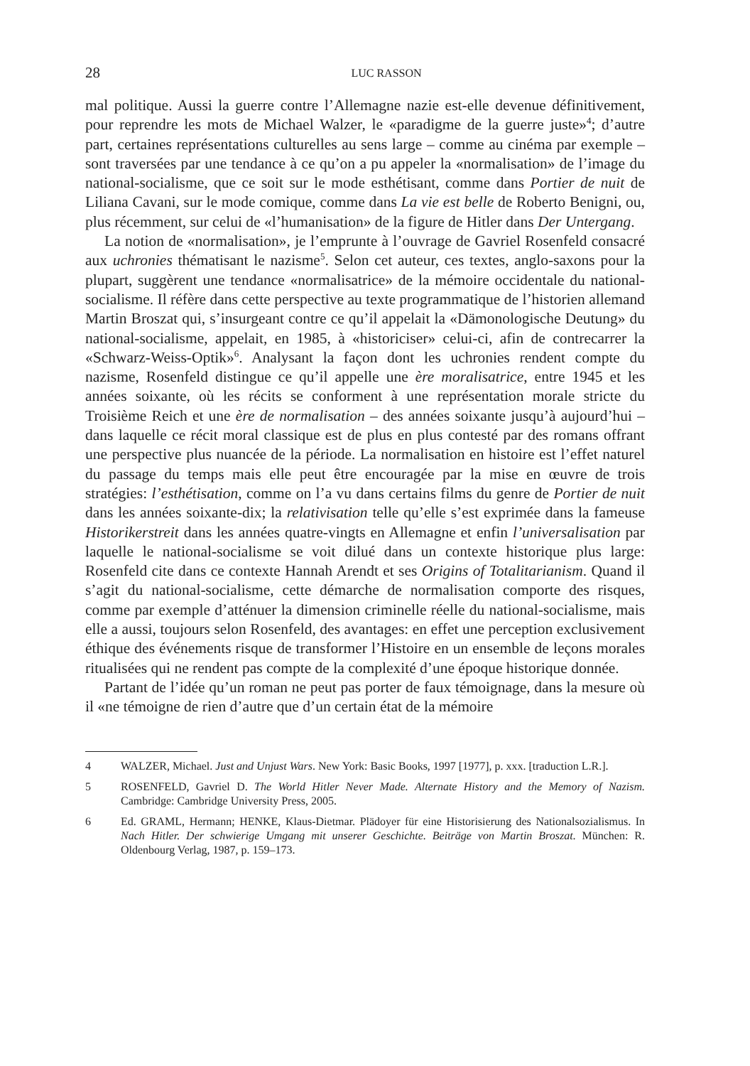28 LUC RASSON
mal politique. Aussi la guerre contre l’Allemagne nazie est-elle devenue définitivement, pour reprendre les mots de Michael Walzer, le «paradigme de la guerre juste»<sup>4</sup>; d’autre part, certaines représentations culturelles au sens large – comme au cinéma par exemple – sont traversées par une tendance à ce qu’on a pu appeler la «normalisation» de l’image du national-socialisme, que ce soit sur le mode esthétisant, comme dans Portier de nuit de Liliana Cavani, sur le mode comique, comme dans La vie est belle de Roberto Benigni, ou, plus récemment, sur celui de «l’humanisation» de la figure de Hitler dans Der Untergang.
La notion de «normalisation», je l’emprunte à l’ouvrage de Gavriel Rosenfeld consacré aux uchronies thématisant le nazisme<sup>5</sup>. Selon cet auteur, ces textes, anglo-saxons pour la plupart, suggèrent une tendance «normalisatrice» de la mémoire occidentale du national-socialisme. Il réfère dans cette perspective au texte programmatique de l’historien allemand Martin Broszat qui, s’insurgeant contre ce qu’il appelait la «Dämonologische Deutung» du national-socialisme, appelait, en 1985, à «historiciser» celui-ci, afin de contrecarrer la «Schwarz-Weiss-Optik»<sup>6</sup>. Analysant la façon dont les uchronies rendent compte du nazisme, Rosenfeld distingue ce qu’il appelle une ère moralisatrice, entre 1945 et les années soixante, où les récits se conforment à une représentation morale stricte du Troisième Reich et une ère de normalisation – des années soixante jusqu’à aujourd’hui – dans laquelle ce récit moral classique est de plus en plus contesté par des romans offrant une perspective plus nuancée de la période. La normalisation en histoire est l’effet naturel du passage du temps mais elle peut être encouragée par la mise en œuvre de trois stratégies: l’esthétisation, comme on l’a vu dans certains films du genre de Portier de nuit dans les années soixante-dix; la relativisation telle qu’elle s’est exprimée dans la fameuse Historikerstreit dans les années quatre-vingts en Allemagne et enfin l’universalisation par laquelle le national-socialisme se voit dilué dans un contexte historique plus large: Rosenfeld cite dans ce contexte Hannah Arendt et ses Origins of Totalitarianism. Quand il s’agit du national-socialisme, cette démarche de normalisation comporte des risques, comme par exemple d’atténuer la dimension criminelle réelle du national-socialisme, mais elle a aussi, toujours selon Rosenfeld, des avantages: en effet une perception exclusivement éthique des événements risque de transformer l’Histoire en un ensemble de leçons morales ritualisées qui ne rendent pas compte de la complexité d’une époque historique donnée.
Partant de l’idée qu’un roman ne peut pas porter de faux témoignage, dans la mesure où il «ne témoigne de rien d’autre que d’un certain état de la mémoire
4 WALZER, Michael. Just and Unjust Wars. New York: Basic Books, 1997 [1977], p. xxx. [traduction L.R.].
5 ROSENFELD, Gavriel D. The World Hitler Never Made. Alternate History and the Memory of Nazism. Cambridge: Cambridge University Press, 2005.
6 Ed. GRAML, Hermann; HENKE, Klaus-Dietmar. Plädoyer für eine Historisierung des Nationalsozialismus. In Nach Hitler. Der schwierige Umgang mit unserer Geschichte. Beiträge von Martin Broszat. München: R. Oldenbourg Verlag, 1987, p. 159–173.